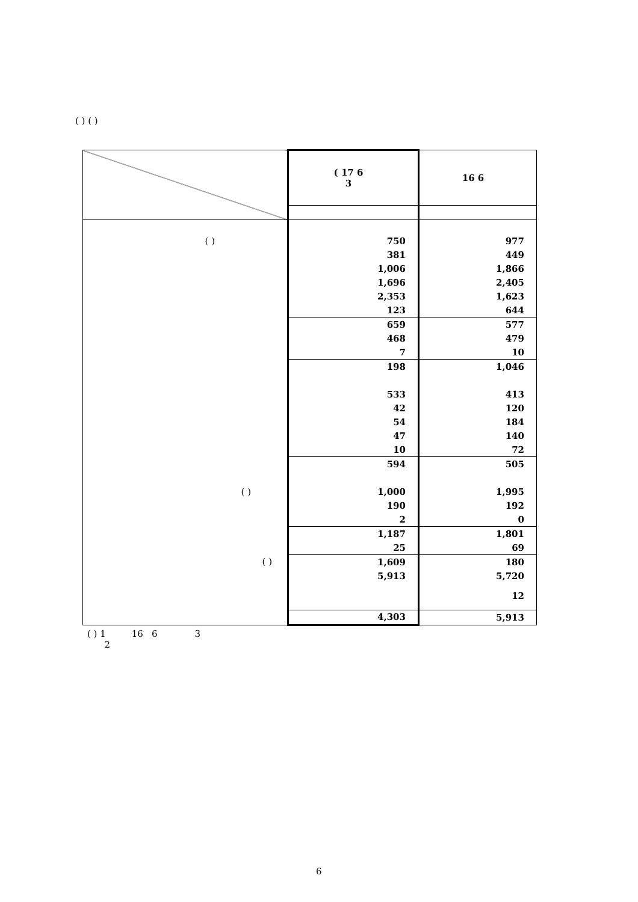( ) ( )
| | ( 17 6 3 | 16 6 |
| ( ) | 750 | 977 |
| | 381 | 449 |
| | 1,006 | 1,866 |
| | 1,696 | 2,405 |
| | 2,353 | 1,623 |
| | 123 | 644 |
| | 659 | 577 |
| | 468 | 479 |
| | 7 | 10 |
| | 198 | 1,046 |
| | 533 | 413 |
| | 42 | 120 |
| | 54 | 184 |
| | 47 | 140 |
| | 10 | 72 |
| | 594 | 505 |
| ( ) | 1,000 | 1,995 |
| | 190 | 192 |
| | 2 | 0 |
| | 1,187 | 1,801 |
| | 25 | 69 |
| ( ) | 1,609 | 180 |
| | 5,913 | 5,720 |
| | | 12 |
| | 4,303 | 5,913 |
( ) 1 16 6 3
2
6